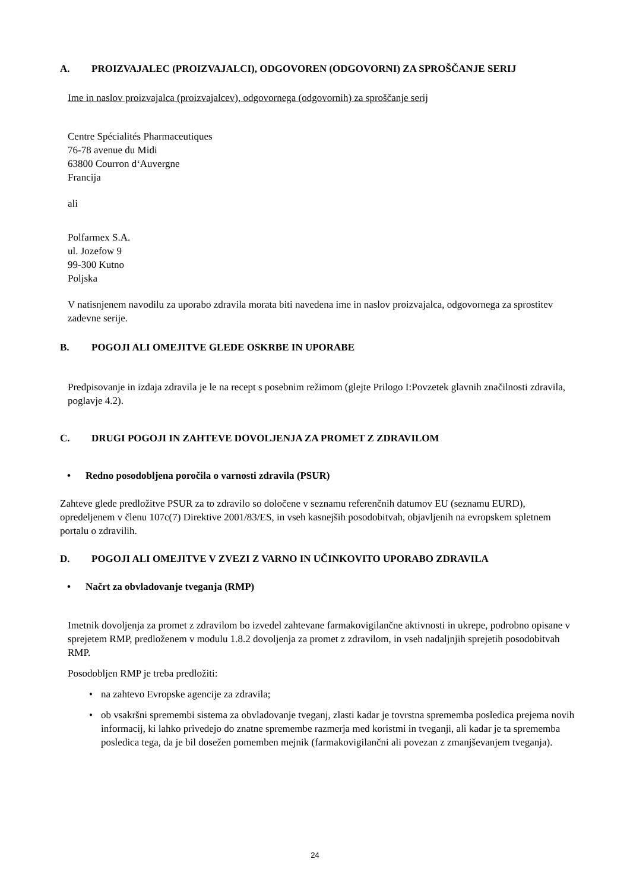A. PROIZVAJALEC (PROIZVAJALCI), ODGOVOREN (ODGOVORNI) ZA SPROŠČANJE SERIJ
Ime in naslov proizvajalca (proizvajalcev), odgovornega (odgovornih) za sproščanje serij
Centre Spécialités Pharmaceutiques
76-78 avenue du Midi
63800 Courron d‘Auvergne
Francija
ali
Polfarmex S.A.
ul. Jozefow 9
99-300 Kutno
Poljska
V natisnjenem navodilu za uporabo zdravila morata biti navedena ime in naslov proizvajalca, odgovornega za sprostitev zadevne serije.
B. POGOJI ALI OMEJITVE GLEDE OSKRBE IN UPORABE
Predpisovanje in izdaja zdravila je le na recept s posebnim režimom (glejte Prilogo I:Povzetek glavnih značilnosti zdravila, poglavje 4.2).
C. DRUGI POGOJI IN ZAHTEVE DOVOLJENJA ZA PROMET Z ZDRAVILOM
• Redno posodobljena poročila o varnosti zdravila (PSUR)
Zahteve glede predložitve PSUR za to zdravilo so določene v seznamu referenčnih datumov EU (seznamu EURD), opredeljenem v členu 107c(7) Direktive 2001/83/ES, in vseh kasnejših posodobitvah, objavljenih na evropskem spletnem portalu o zdravilih.
D. POGOJI ALI OMEJITVE V ZVEZI Z VARNO IN UČINKOVITO UPORABO ZDRAVILA
• Načrt za obvladovanje tveganja (RMP)
Imetnik dovoljenja za promet z zdravilom bo izvedel zahtevane farmakovigilančne aktivnosti in ukrepe, podrobno opisane v sprejetem RMP, predloženem v modulu 1.8.2 dovoljenja za promet z zdravilom, in vseh nadaljnjih sprejetih posodobitvah RMP.
Posodobljen RMP je treba predložiti:
• na zahtevo Evropske agencije za zdravila;
• ob vsakršni spremembi sistema za obvladovanje tveganj, zlasti kadar je tovrstna sprememba posledica prejema novih informacij, ki lahko privedejo do znatne spremembe razmerja med koristmi in tveganji, ali kadar je ta sprememba posledica tega, da je bil dosežen pomemben mejnik (farmakovigilančni ali povezan z zmanjševanjem tveganja).
24